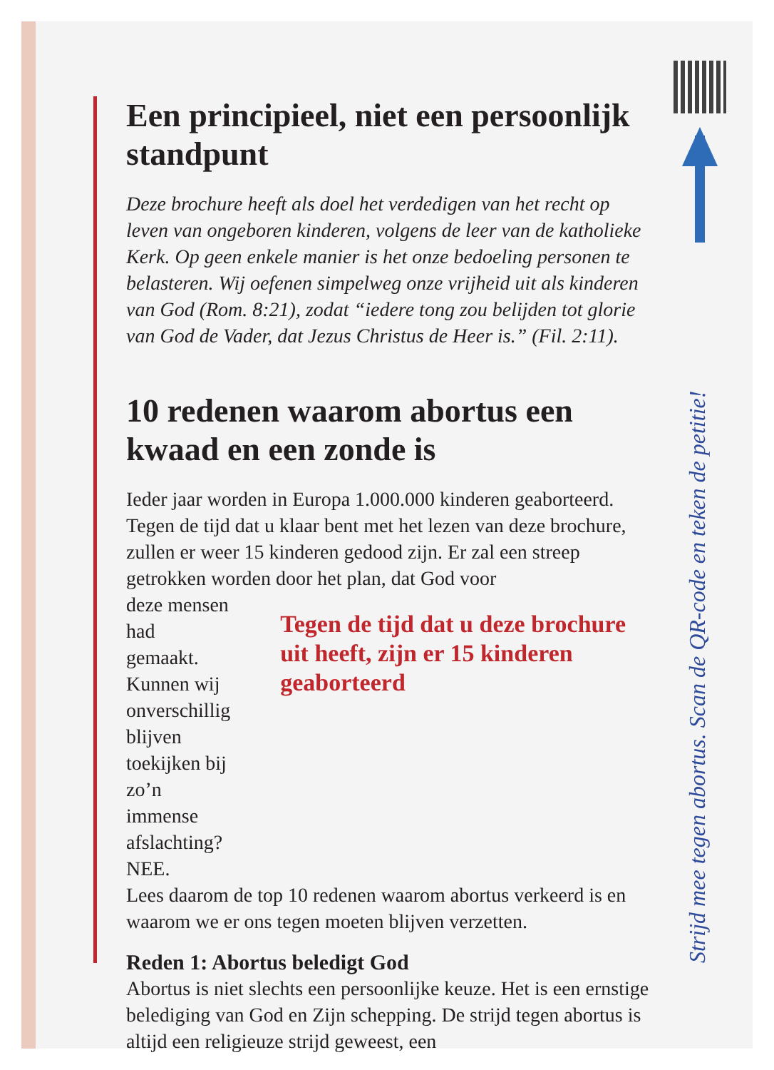Een principieel, niet een persoonlijk standpunt
Deze brochure heeft als doel het verdedigen van het recht op leven van ongeboren kinderen, volgens de leer van de katholieke Kerk. Op geen enkele manier is het onze bedoeling personen te belasteren. Wij oefenen simpelweg onze vrijheid uit als kinderen van God (Rom. 8:21), zodat “iedere tong zou belijden tot glorie van God de Vader, dat Jezus Christus de Heer is.” (Fil. 2:11).
10 redenen waarom abortus een kwaad en een zonde is
Ieder jaar worden in Europa 1.000.000 kinderen geaborteerd. Tegen de tijd dat u klaar bent met het lezen van deze brochure, zullen er weer 15 kinderen gedood zijn. Er zal een streep getrokken worden door het plan, dat God voor
deze mensen had gemaakt. Kunnen wij onverschillig blijven toekijken bij zo’n immense afslachting? NEE.
Tegen de tijd dat u deze brochure uit heeft, zijn er 15 kinderen geaborteerd
Lees daarom de top 10 redenen waarom abortus verkeerd is en waarom we er ons tegen moeten blijven verzetten.
Reden 1: Abortus beledigt God
Abortus is niet slechts een persoonlijke keuze. Het is een ernstige belediging van God en Zijn schepping. De strijd tegen abortus is altijd een religieuze strijd geweest, een
Strijd mee tegen abortus. Scan de QR-code en teken de petitie!